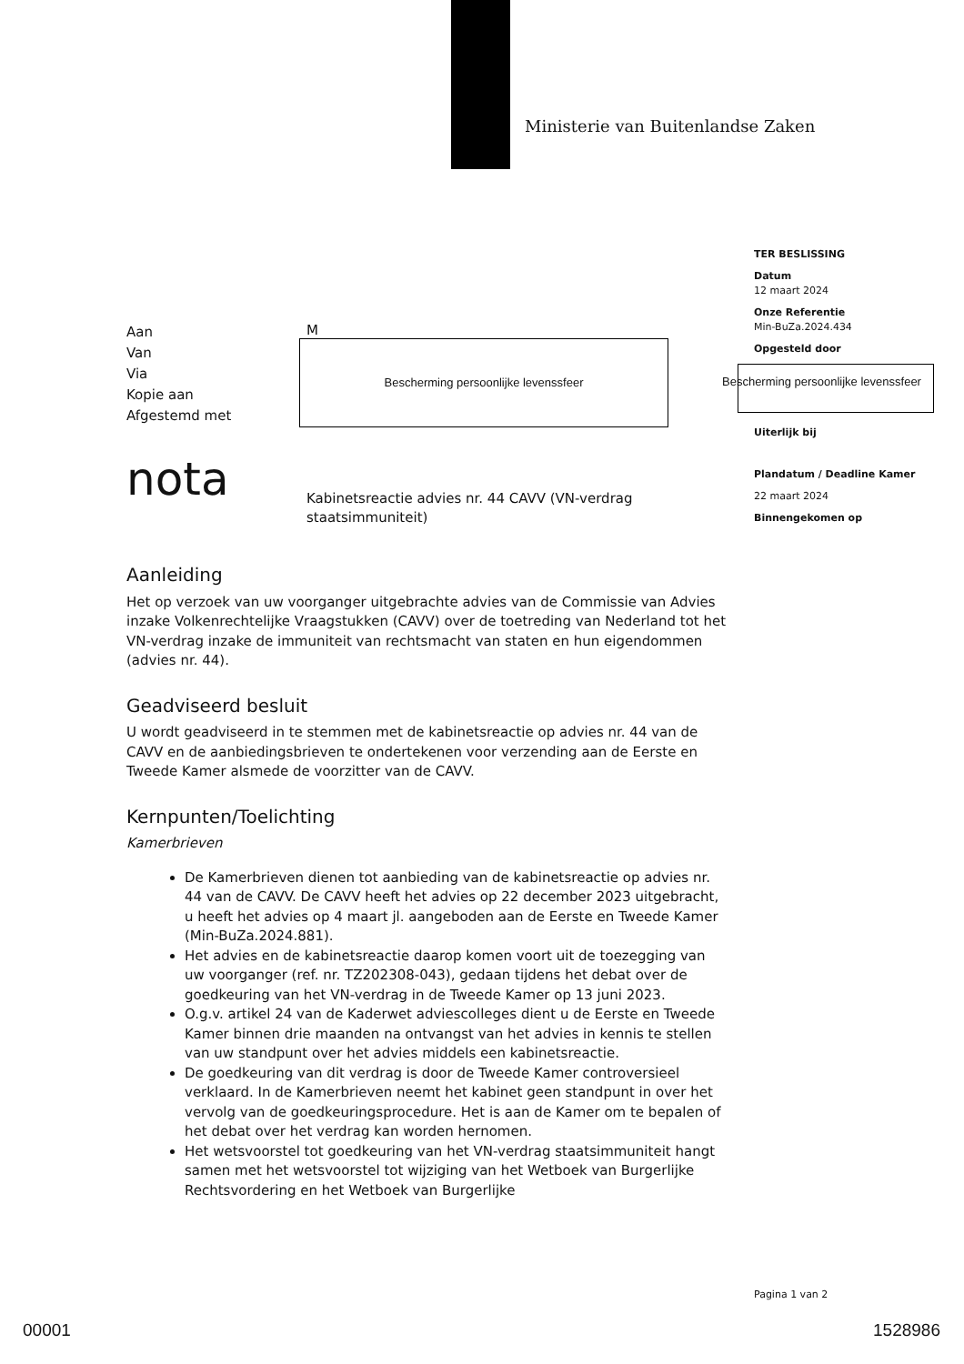Ministerie van Buitenlandse Zaken
TER BESLISSING
Datum
12 maart 2024
Onze Referentie
Min-BuZa.2024.434
Opgesteld door
Bescherming persoonlijke levenssfeer
Uiterlijk bij
Plandatum / Deadline Kamer
22 maart 2024
Binnengekomen op
Aan
Van
Via
Kopie aan
Afgestemd met
M
Bescherming persoonlijke levenssfeer
nota
Kabinetsreactie advies nr. 44 CAVV (VN-verdrag staatsimmuniteit)
Aanleiding
Het op verzoek van uw voorganger uitgebrachte advies van de Commissie van Advies inzake Volkenrechtelijke Vraagstukken (CAVV) over de toetreding van Nederland tot het VN-verdrag inzake de immuniteit van rechtsmacht van staten en hun eigendommen (advies nr. 44).
Geadviseerd besluit
U wordt geadviseerd in te stemmen met de kabinetsreactie op advies nr. 44 van de CAVV en de aanbiedingsbrieven te ondertekenen voor verzending aan de Eerste en Tweede Kamer alsmede de voorzitter van de CAVV.
Kernpunten/Toelichting
Kamerbrieven
De Kamerbrieven dienen tot aanbieding van de kabinetsreactie op advies nr. 44 van de CAVV. De CAVV heeft het advies op 22 december 2023 uitgebracht, u heeft het advies op 4 maart jl. aangeboden aan de Eerste en Tweede Kamer (Min-BuZa.2024.881).
Het advies en de kabinetsreactie daarop komen voort uit de toezegging van uw voorganger (ref. nr. TZ202308-043), gedaan tijdens het debat over de goedkeuring van het VN-verdrag in de Tweede Kamer op 13 juni 2023.
O.g.v. artikel 24 van de Kaderwet adviescolleges dient u de Eerste en Tweede Kamer binnen drie maanden na ontvangst van het advies in kennis te stellen van uw standpunt over het advies middels een kabinetsreactie.
De goedkeuring van dit verdrag is door de Tweede Kamer controversieel verklaard. In de Kamerbrieven neemt het kabinet geen standpunt in over het vervolg van de goedkeuringsprocedure. Het is aan de Kamer om te bepalen of het debat over het verdrag kan worden hernomen.
Het wetsvoorstel tot goedkeuring van het VN-verdrag staatsimmuniteit hangt samen met het wetsvoorstel tot wijziging van het Wetboek van Burgerlijke Rechtsvordering en het Wetboek van Burgerlijke
Pagina 1 van 2
00001 1528986